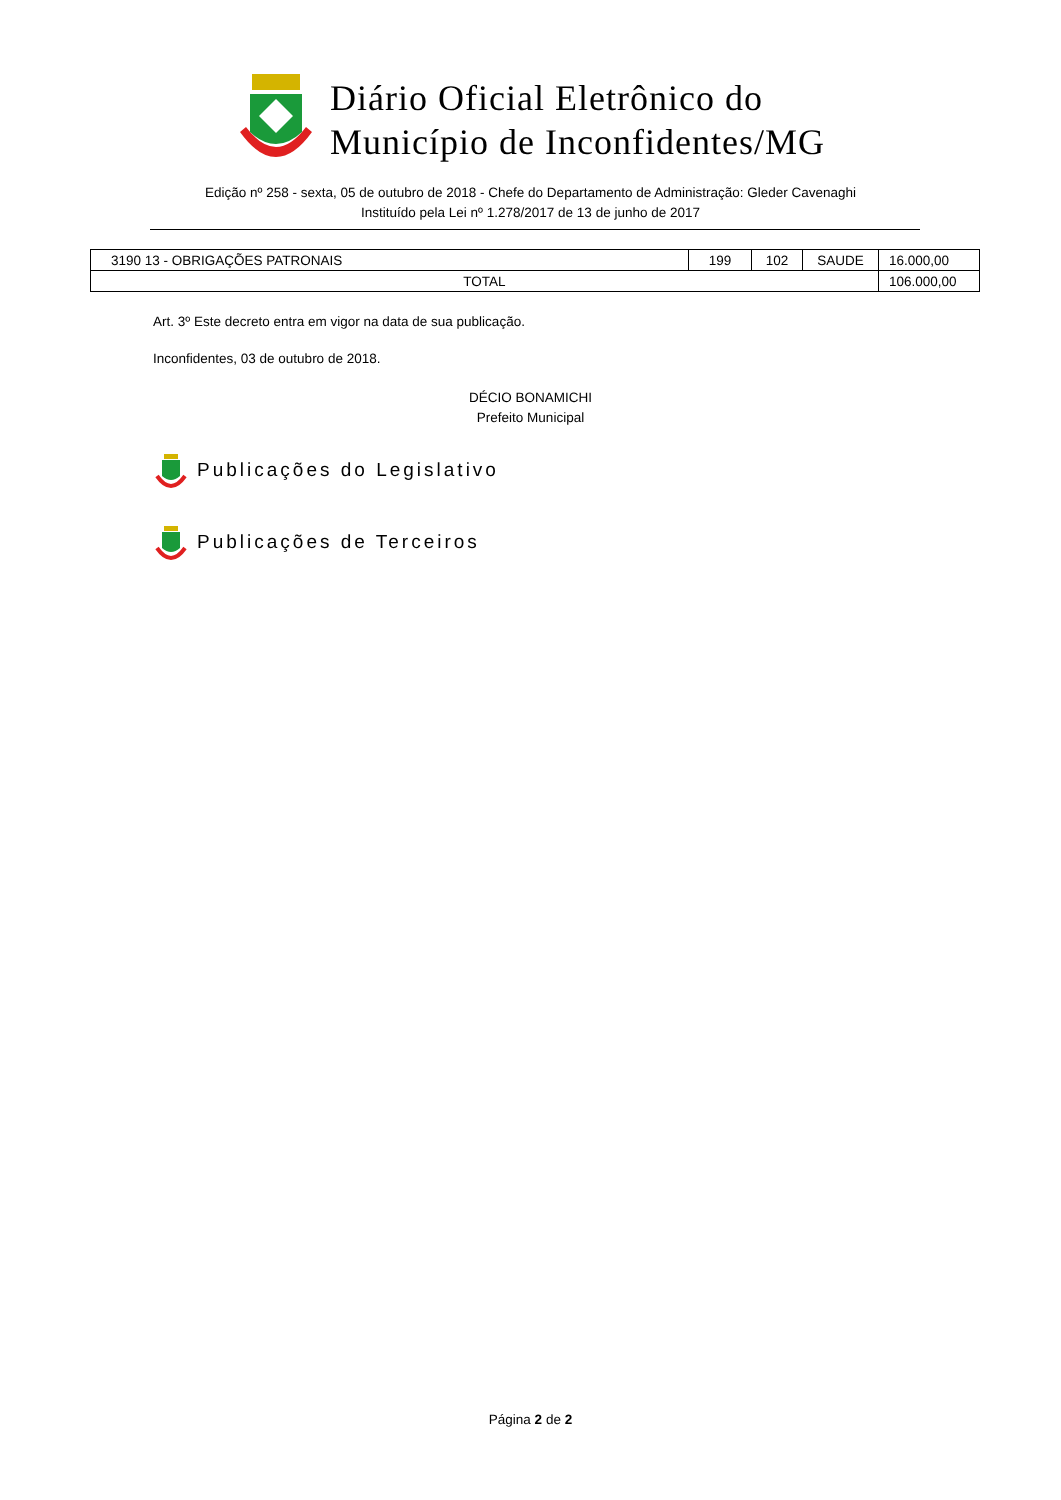Diário Oficial Eletrônico do
Município de Inconfidentes/MG
Edição nº 258 - sexta, 05 de outubro de 2018 - Chefe do Departamento de Administração: Gleder Cavenaghi
Instituído pela Lei nº 1.278/2017 de 13 de junho de 2017
| 3190 13 - OBRIGAÇÕES PATRONAIS | 199 | 102 | SAUDE | 16.000,00 |
| TOTAL | | | | 106.000,00 |
Art. 3º Este decreto entra em vigor na data de sua publicação.
Inconfidentes, 03 de outubro de 2018.
DÉCIO BONAMICHI
Prefeito Municipal
Publicações do Legislativo
Publicações de Terceiros
Página 2 de 2